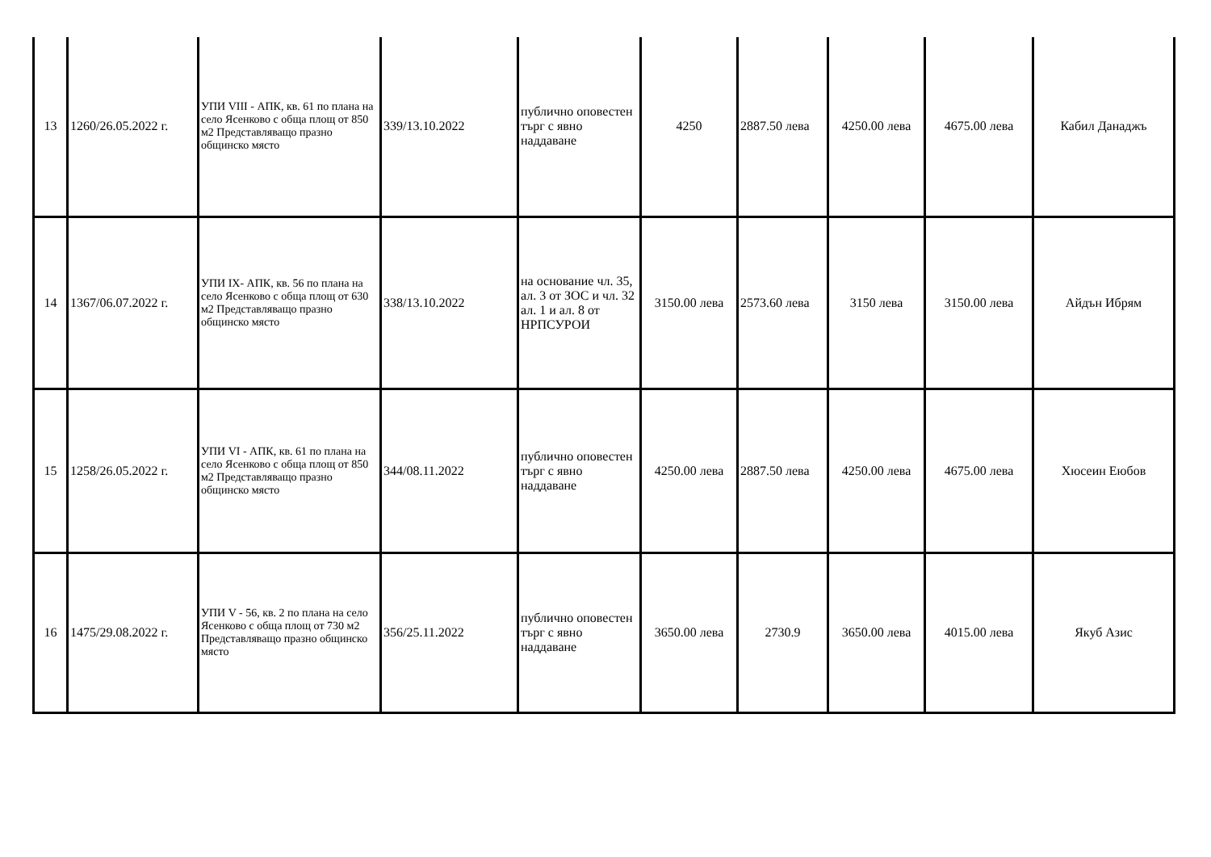| 13 | 1260/26.05.2022 г. | УПИ VIII - АПК, кв. 61 по плана на село Ясенково с обща площ от 850 м2 Представляващо празно общинско място | 339/13.10.2022 | публично оповестен търг с явно наддаване | 4250 | 2887.50 лева | 4250.00 лева | 4675.00 лева | Кабил Данаджъ |
| 14 | 1367/06.07.2022 г. | УПИ IX- АПК, кв. 56 по плана на село Ясенково с обща площ от 630 м2 Представляващо празно общинско място | 338/13.10.2022 | на основание чл. 35, ал. 3 от ЗОС и чл. 32 ал. 1 и ал. 8 от НРПСУРОИ | 3150.00 лева | 2573.60 лева | 3150 лева | 3150.00 лева | Айдън Ибрям |
| 15 | 1258/26.05.2022 г. | УПИ VI - АПК, кв. 61 по плана на село Ясенково с обща площ от 850 м2 Представляващо празно общинско място | 344/08.11.2022 | публично оповестен търг с явно наддаване | 4250.00 лева | 2887.50 лева | 4250.00 лева | 4675.00 лева | Хюсеин Еюбов |
| 16 | 1475/29.08.2022 г. | УПИ V - 56, кв. 2 по плана на село Ясенково с обща площ от 730 м2 Представляващо празно общинско място | 356/25.11.2022 | публично оповестен търг с явно наддаване | 3650.00 лева | 2730.9 | 3650.00 лева | 4015.00 лева | Якуб Азис |